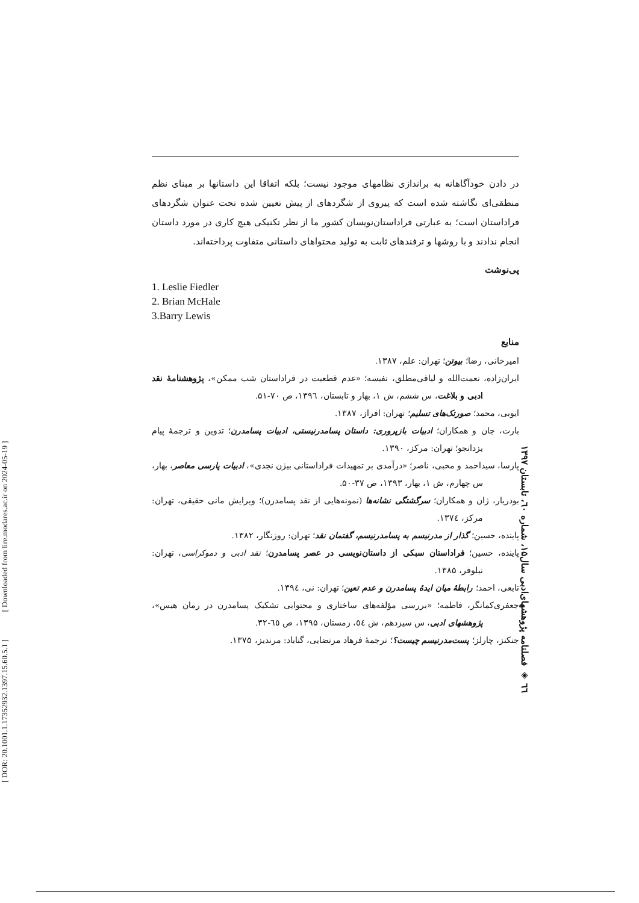[ DOR: 20.1001.1.17352932.1397.15.60.5.1 ] [ Downloaded from lire.modares.ac.ir on 2024-05-19 ]
در دادن خودآگاهانه به براندازی نظامهای موجود نیست؛ بلکه اتفاقا این داستانها بر مبنای نظم منطقی‌ای نگاشته شده است که پیروی از شگردهای از پیش تعیین شده تحت عنوان شگردهای فراداستان است؛ به عبارتی فراداستان‌نویسان کشور ما از نظر تکنیکی هیچ کاری در مورد داستان انجام ندادند و با روشها و ترفندهای ثابت به تولید محتواهای داستانی متفاوت پرداخته‌اند.
پی‌نوشت
1. Leslie Fiedler
2. Brian McHale
3.Barry Lewis
منابع
امیرخانی، رضا؛ بیوتن؛ تهران: علم، ۱۳۸۷.
ایران‌زاده، نعمت‌الله و لیاقی‌مطلق، نفیسه؛ «عدم قطعیت در فراداستان شب ممکن»، پژوهشنامهٔ نقد ادبی و بلاغت، س ششم، ش ۱، بهار و تابستان، ۱۳۹٦، ص ۷۰-۵۱.
ایوبی، محمد؛ صورتک‌های تسلیم؛ تهران: افراز، ۱۳۸۷.
بارت، جان و همکاران؛ ادبیات بازپروری: داستان پسامدرنیستی، ادبیات پسامدرن؛ تدوین و ترجمهٔ پیام یزدانجو؛ تهران: مرکز، ۱۳۹۰.
پارسا، سیداحمد و محبی، ناصر؛ «درآمدی بر تمهیدات فراداستانی بیژن نجدی»، ادبیات پارسی معاصر، بهار، س چهارم، ش ۱، بهار، ۱۳۹۳، ص ۳۷-۵۰.
بودریار، ژان و همکاران؛ سرگشتگی نشانه‌ها (نمونه‌هایی از نقد پسامدرن)؛ ویرایش مانی حقیقی، تهران: مرکز، ۱۳۷٤.
پاینده، حسین؛ گذار از مدرنیسم به پسامدرنیسم، گفتمان نقد؛ تهران: روزنگار، ۱۳۸۲.
پاینده، حسین؛ فراداستان سبکی از داستان‌نویسی در عصر پسامدرن؛ نقد ادبی و دموکراسی، تهران: نیلوفر، ۱۳۸۵.
تابعی، احمد؛ رابطهٔ میان ایدهٔ پسامدرن و عدم تعین؛ تهران: نی، ۱۳۹٤.
جعفری‌کمانگر، فاطمه؛ «بررسی مؤلفه‌های ساختاری و محتوایی تشکیک پسامدرن در رمان هیس»، پژوهشهای ادبی، س سیزدهم، ش ٥٤، زمستان، ۱۳۹۵، ص ٦٥-۳۲.
جنکنز، چارلز؛ پست‌مدرنیسم چیست؟؛ ترجمهٔ فرهاد مرتضایی، گناباد: مرندیز، ۱۳۷۵.
٦٦ ◈ فصلنامه پژوهشهای‌ادبی سال۱۵، شماره ٦۰، تابستان ۱۳۹۷